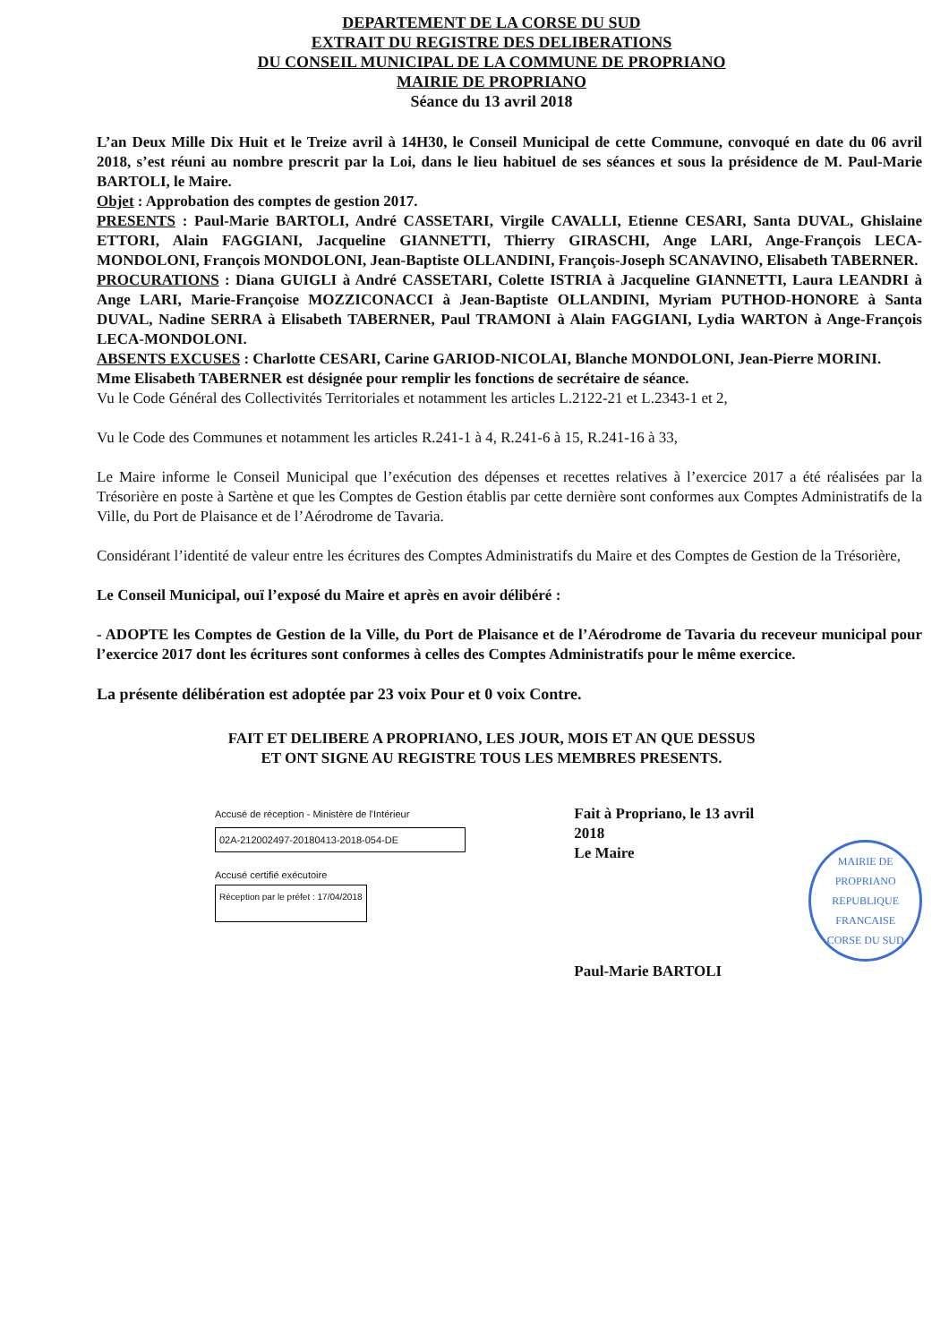DEPARTEMENT DE LA CORSE DU SUD
EXTRAIT DU REGISTRE DES DELIBERATIONS
DU CONSEIL MUNICIPAL DE LA COMMUNE DE PROPRIANO
MAIRIE DE PROPRIANO
Séance du 13 avril 2018
L’an Deux Mille Dix Huit et le Treize avril à 14H30, le Conseil Municipal de cette Commune, convoqué en date du 06 avril 2018, s’est réuni au nombre prescrit par la Loi, dans le lieu habituel de ses séances et sous la présidence de M. Paul-Marie BARTOLI, le Maire.
Objet : Approbation des comptes de gestion 2017.
PRESENTS : Paul-Marie BARTOLI, André CASSETARI, Virgile CAVALLI, Etienne CESARI, Santa DUVAL, Ghislaine ETTORI, Alain FAGGIANI, Jacqueline GIANNETTI, Thierry GIRASCHI, Ange LARI, Ange-François LECA-MONDOLONI, François MONDOLONI, Jean-Baptiste OLLANDINI, François-Joseph SCANAVINO, Elisabeth TABERNER.
PROCURATIONS : Diana GUIGLI à André CASSETARI, Colette ISTRIA à Jacqueline GIANNETTI, Laura LEANDRI à Ange LARI, Marie-Françoise MOZZICONACCI à Jean-Baptiste OLLANDINI, Myriam PUTHOD-HONORE à Santa DUVAL, Nadine SERRA à Elisabeth TABERNER, Paul TRAMONI à Alain FAGGIANI, Lydia WARTON à Ange-François LECA-MONDOLONI.
ABSENTS EXCUSES : Charlotte CESARI, Carine GARIOD-NICOLAI, Blanche MONDOLONI, Jean-Pierre MORINI.
Mme Elisabeth TABERNER est désignée pour remplir les fonctions de secrétaire de séance.
Vu le Code Général des Collectivités Territoriales et notamment les articles L.2122-21 et L.2343-1 et 2,
Vu le Code des Communes et notamment les articles R.241-1 à 4, R.241-6 à 15, R.241-16 à 33,
Le Maire informe le Conseil Municipal que l’exécution des dépenses et recettes relatives à l’exercice 2017 a été réalisées par la Trésorière en poste à Sartène et que les Comptes de Gestion établis par cette dernière sont conformes aux Comptes Administratifs de la Ville, du Port de Plaisance et de l’Aérodrome de Tavaria.
Considérant l’identité de valeur entre les écritures des Comptes Administratifs du Maire et des Comptes de Gestion de la Trésorière,
Le Conseil Municipal, ouï l’exposé du Maire et après en avoir délibéré :
- ADOPTE les Comptes de Gestion de la Ville, du Port de Plaisance et de l’Aérodrome de Tavaria du receveur municipal pour l’exercice 2017 dont les écritures sont conformes à celles des Comptes Administratifs pour le même exercice.
La présente délibération est adoptée par 23 voix Pour et 0 voix Contre.
FAIT ET DELIBERE A PROPRIANO, LES JOUR, MOIS ET AN QUE DESSUS
ET ONT SIGNE AU REGISTRE TOUS LES MEMBRES PRESENTS.
Accusé de réception - Ministère de l'Intérieur
02A-212002497-20180413-2018-054-DE
Accusé certifié exécutoire
Réception par le préfet : 17/04/2018
Fait à Propriano, le 13 avril 2018
Le Maire
Paul-Marie BARTOLI
MAIRIE DE PROPRIANO
REPUBLIQUE FRANCAISE
CORSE DU SUD